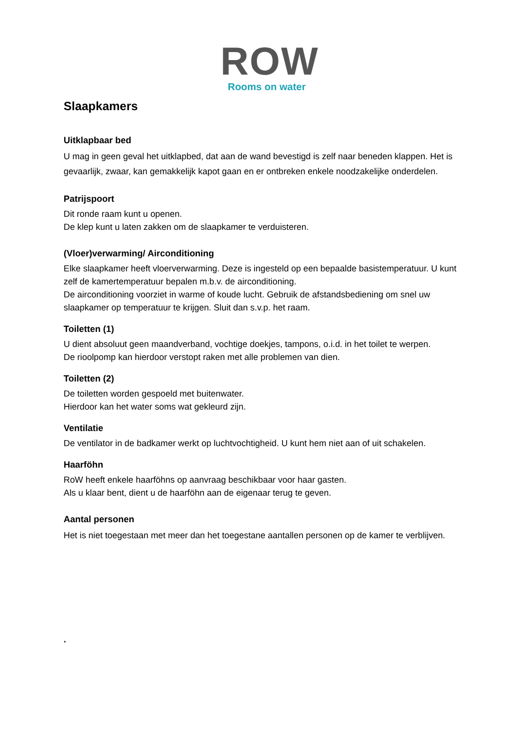ROW
Rooms on water
Slaapkamers
Uitklapbaar bed
U mag in geen geval het uitklapbed, dat aan de wand bevestigd is zelf naar beneden klappen. Het is gevaarlijk, zwaar, kan gemakkelijk kapot gaan en er ontbreken enkele noodzakelijke onderdelen.
Patrijspoort
Dit ronde raam kunt u openen.
De klep kunt u laten zakken om de slaapkamer te verduisteren.
(Vloer)verwarming/ Airconditioning
Elke slaapkamer heeft vloerverwarming. Deze is ingesteld op een bepaalde basistemperatuur. U kunt zelf de kamertemperatuur bepalen m.b.v. de airconditioning.
De airconditioning voorziet in warme of koude lucht. Gebruik de afstandsbediening om snel uw slaapkamer op temperatuur te krijgen. Sluit dan s.v.p. het raam.
Toiletten (1)
U dient absoluut geen maandverband, vochtige doekjes, tampons, o.i.d. in het toilet te werpen.
De rioolpomp kan hierdoor verstopt raken met alle problemen van dien.
Toiletten (2)
De toiletten worden gespoeld met buitenwater.
Hierdoor kan het water soms wat gekleurd zijn.
Ventilatie
De ventilator in de badkamer werkt op luchtvochtigheid. U kunt hem niet aan of uit schakelen.
Haarföhn
RoW heeft enkele haarföhns op aanvraag beschikbaar voor haar gasten.
Als u klaar bent, dient u de haarföhn aan de eigenaar terug te geven.
Aantal personen
Het is niet toegestaan met meer dan het toegestane aantallen personen op de kamer te verblijven.
.